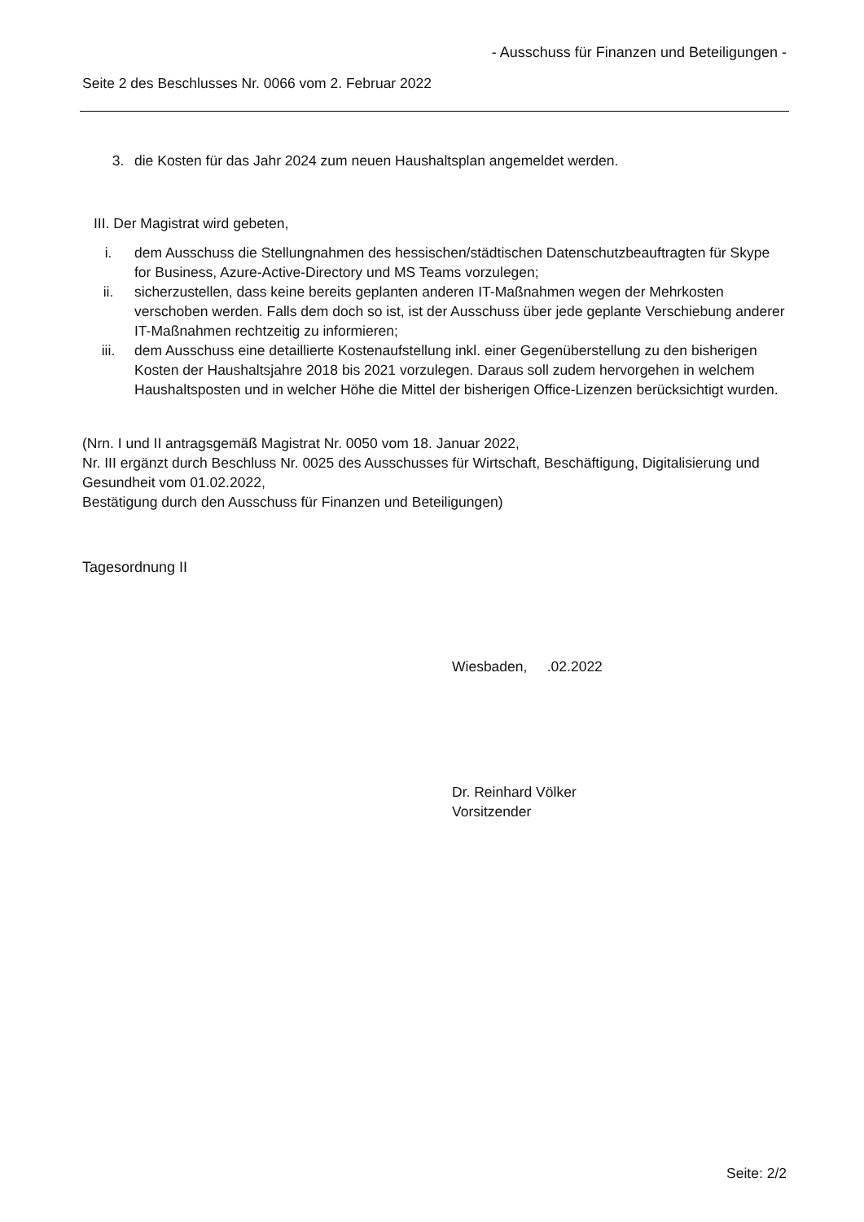- Ausschuss für Finanzen und Beteiligungen -
Seite 2 des Beschlusses Nr. 0066 vom 2. Februar 2022
3. die Kosten für das Jahr 2024 zum neuen Haushaltsplan angemeldet werden.
III. Der Magistrat wird gebeten,
i. dem Ausschuss die Stellungnahmen des hessischen/städtischen Datenschutzbeauftragten für Skype for Business, Azure-Active-Directory und MS Teams vorzulegen;
ii. sicherzustellen, dass keine bereits geplanten anderen IT-Maßnahmen wegen der Mehrkosten verschoben werden. Falls dem doch so ist, ist der Ausschuss über jede geplante Verschiebung anderer IT-Maßnahmen rechtzeitig zu informieren;
iii. dem Ausschuss eine detaillierte Kostenaufstellung inkl. einer Gegenüberstellung zu den bisherigen Kosten der Haushaltsjahre 2018 bis 2021 vorzulegen. Daraus soll zudem hervorgehen in welchem Haushaltsposten und in welcher Höhe die Mittel der bisherigen Office-Lizenzen berücksichtigt wurden.
(Nrn. I und II antragsgemäß Magistrat Nr. 0050 vom 18. Januar 2022,
Nr. III ergänzt durch Beschluss Nr. 0025 des Ausschusses für Wirtschaft, Beschäftigung, Digitalisierung und Gesundheit vom 01.02.2022,
Bestätigung durch den Ausschuss für Finanzen und Beteiligungen)
Tagesordnung II
Wiesbaden, .02.2022
Dr. Reinhard Völker
Vorsitzender
Seite: 2/2